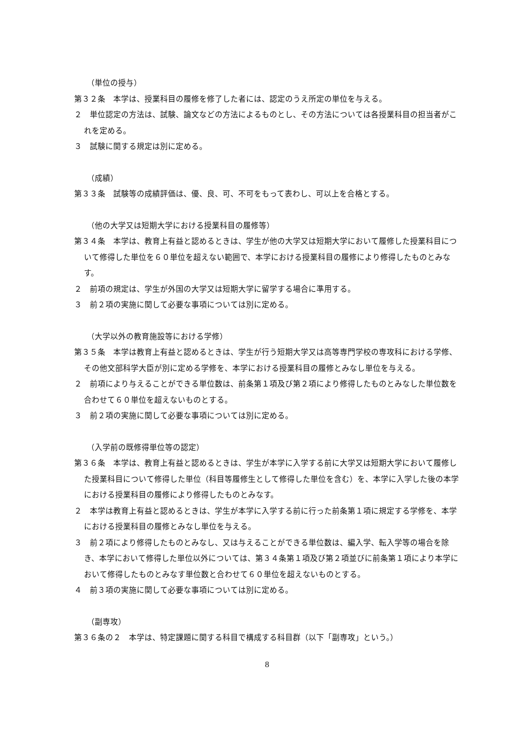（単位の授与）
第３２条　本学は、授業科目の履修を修了した者には、認定のうえ所定の単位を与える。
２　単位認定の方法は、試験、論文などの方法によるものとし、その方法については各授業科目の担当者がこれを定める。
３　試験に関する規定は別に定める。
（成績）
第３３条　試験等の成績評価は、優、良、可、不可をもって表わし、可以上を合格とする。
（他の大学又は短期大学における授業科目の履修等）
第３４条　本学は、教育上有益と認めるときは、学生が他の大学又は短期大学において履修した授業科目について修得した単位を６０単位を超えない範囲で、本学における授業科目の履修により修得したものとみなす。
２　前項の規定は、学生が外国の大学又は短期大学に留学する場合に準用する。
３　前２項の実施に関して必要な事項については別に定める。
（大学以外の教育施設等における学修）
第３５条　本学は教育上有益と認めるときは、学生が行う短期大学又は高等専門学校の専攻科における学修、その他文部科学大臣が別に定める学修を、本学における授業科目の履修とみなし単位を与える。
２　前項により与えることができる単位数は、前条第１項及び第２項により修得したものとみなした単位数を合わせて６０単位を超えないものとする。
３　前２項の実施に関して必要な事項については別に定める。
（入学前の既修得単位等の認定）
第３６条　本学は、教育上有益と認めるときは、学生が本学に入学する前に大学又は短期大学において履修した授業科目について修得した単位（科目等履修生として修得した単位を含む）を、本学に入学した後の本学における授業科目の履修により修得したものとみなす。
２　本学は教育上有益と認めるときは、学生が本学に入学する前に行った前条第１項に規定する学修を、本学における授業科目の履修とみなし単位を与える。
３　前２項により修得したものとみなし、又は与えることができる単位数は、編入学、転入学等の場合を除き、本学において修得した単位以外については、第３４条第１項及び第２項並びに前条第１項により本学において修得したものとみなす単位数と合わせて６０単位を超えないものとする。
４　前３項の実施に関して必要な事項については別に定める。
（副専攻）
第３６条の２　本学は、特定課題に関する科目で構成する科目群（以下「副専攻」という。）
8